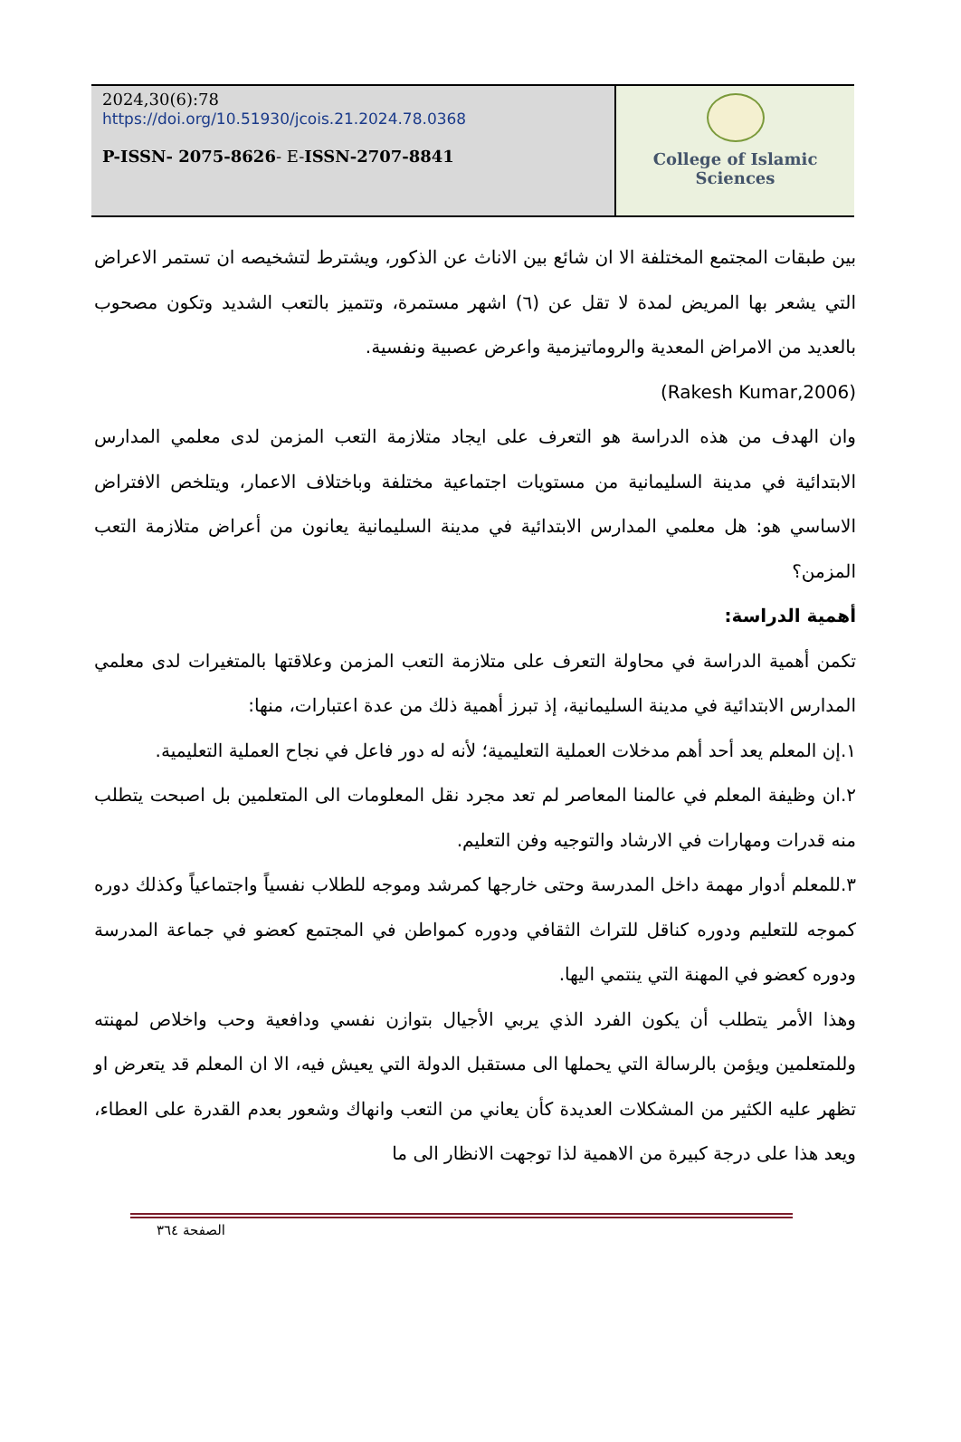2024,30(6):78
https://doi.org/10.51930/jcois.21.2024.78.0368
P-ISSN- 2075-8626- E-ISSN-2707-8841
College of Islamic Sciences
بين طبقات المجتمع المختلفة الا ان شائع بين الاناث عن الذكور، ويشترط لتشخيصه ان تستمر الاعراض التي يشعر بها المريض لمدة لا تقل عن (٦) اشهر مستمرة، وتتميز بالتعب الشديد وتكون مصحوب بالعديد من الامراض المعدية والروماتيزمية واعرض عصبية ونفسية.
(Rakesh Kumar,2006)
وان الهدف من هذه الدراسة هو التعرف على ايجاد متلازمة التعب المزمن لدى معلمي المدارس الابتدائية في مدينة السليمانية من مستويات اجتماعية مختلفة وباختلاف الاعمار، ويتلخص الافتراض الاساسي هو: هل معلمي المدارس الابتدائية في مدينة السليمانية يعانون من أعراض متلازمة التعب المزمن؟
أهمية الدراسة:
تكمن أهمية الدراسة في محاولة التعرف على متلازمة التعب المزمن وعلاقتها بالمتغيرات لدى معلمي المدارس الابتدائية في مدينة السليمانية، إذ تبرز أهمية ذلك من عدة اعتبارات، منها:
١.إن المعلم يعد أحد أهم مدخلات العملية التعليمية؛ لأنه له دور فاعل في نجاح العملية التعليمية.
٢.ان وظيفة المعلم في عالمنا المعاصر لم تعد مجرد نقل المعلومات الى المتعلمين بل اصبحت يتطلب منه قدرات ومهارات في الارشاد والتوجيه وفن التعليم.
٣.للمعلم أدوار مهمة داخل المدرسة وحتى خارجها كمرشد وموجه للطلاب نفسياً واجتماعياً وكذلك دوره كموجه للتعليم ودوره كناقل للتراث الثقافي ودوره كمواطن في المجتمع كعضو في جماعة المدرسة ودوره كعضو في المهنة التي ينتمي اليها.
وهذا الأمر يتطلب أن يكون الفرد الذي يربي الأجيال بتوازن نفسي ودافعية وحب واخلاص لمهنته وللمتعلمين ويؤمن بالرسالة التي يحملها الى مستقبل الدولة التي يعيش فيه، الا ان المعلم قد يتعرض او تظهر عليه الكثير من المشكلات العديدة كأن يعاني من التعب وانهاك وشعور بعدم القدرة على العطاء، ويعد هذا على درجة كبيرة من الاهمية لذا توجهت الانظار الى ما
الصفحة ٣٦٤